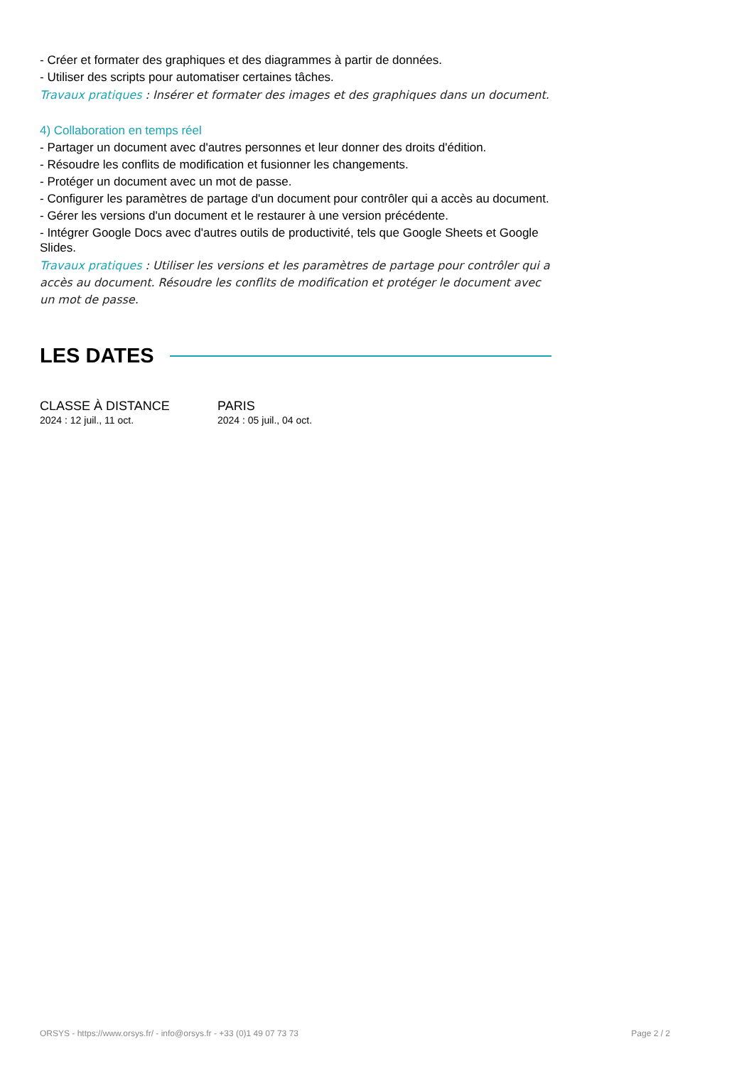- Créer et formater des graphiques et des diagrammes à partir de données.
- Utiliser des scripts pour automatiser certaines tâches.
Travaux pratiques : Insérer et formater des images et des graphiques dans un document.
4) Collaboration en temps réel
- Partager un document avec d'autres personnes et leur donner des droits d'édition.
- Résoudre les conflits de modification et fusionner les changements.
- Protéger un document avec un mot de passe.
- Configurer les paramètres de partage d'un document pour contrôler qui a accès au document.
- Gérer les versions d'un document et le restaurer à une version précédente.
- Intégrer Google Docs avec d'autres outils de productivité, tels que Google Sheets et Google Slides.
Travaux pratiques : Utiliser les versions et les paramètres de partage pour contrôler qui a accès au document. Résoudre les conflits de modification et protéger le document avec un mot de passe.
LES DATES
CLASSE À DISTANCE
2024 : 12 juil., 11 oct.
PARIS
2024 : 05 juil., 04 oct.
ORSYS - https://www.orsys.fr/ - info@orsys.fr - +33 (0)1 49 07 73 73 Page 2 / 2